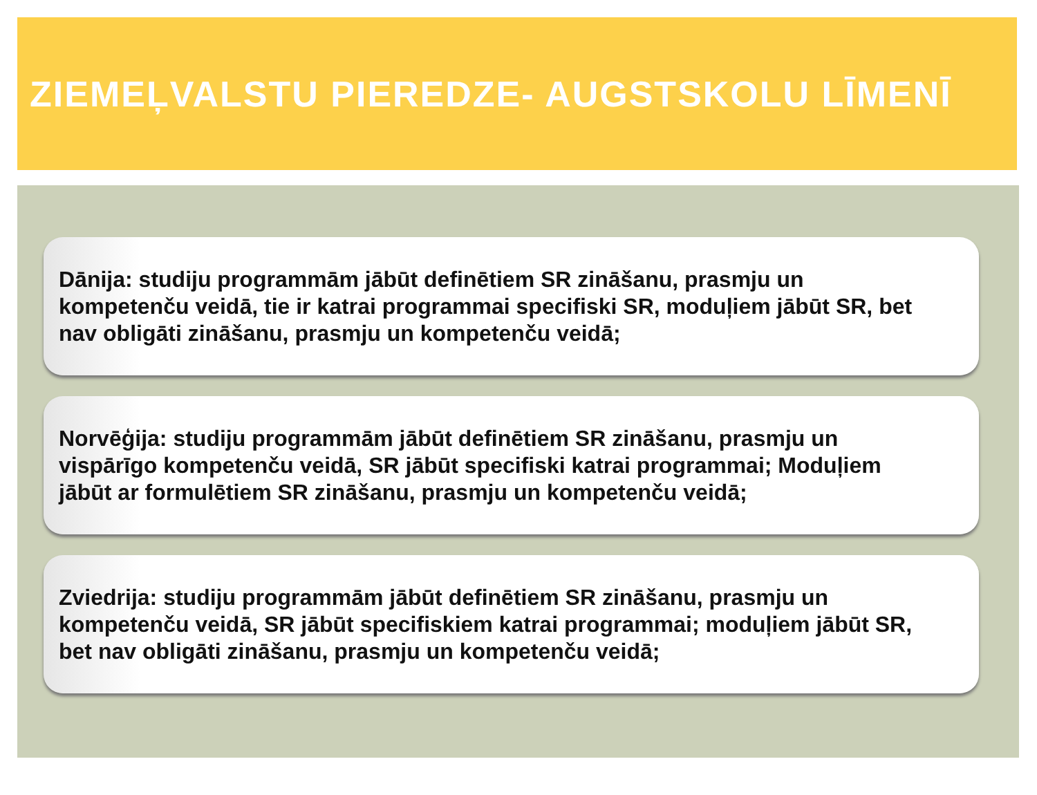ZIEMEĻVALSTU PIEREDZE- AUGSTSKOLU LĪMENĪ
Dānija: studiju programmām jābūt definētiem SR zināšanu, prasmju un kompetenču veidā, tie ir katrai programmai specifiski SR, moduļiem jābūt SR, bet nav obligāti zināšanu, prasmju un kompetenču veidā;
Norvēģija: studiju programmām jābūt definētiem SR zināšanu, prasmju un vispārīgo kompetenču veidā, SR jābūt specifiski katrai programmai; Moduļiem jābūt ar formulētiem SR zināšanu, prasmju un kompetenču veidā;
Zviedrija: studiju programmām jābūt definētiem SR zināšanu, prasmju un kompetenču veidā, SR jābūt specifiskiem katrai programmai; moduļiem jābūt SR, bet nav obligāti zināšanu, prasmju un kompetenču veidā;